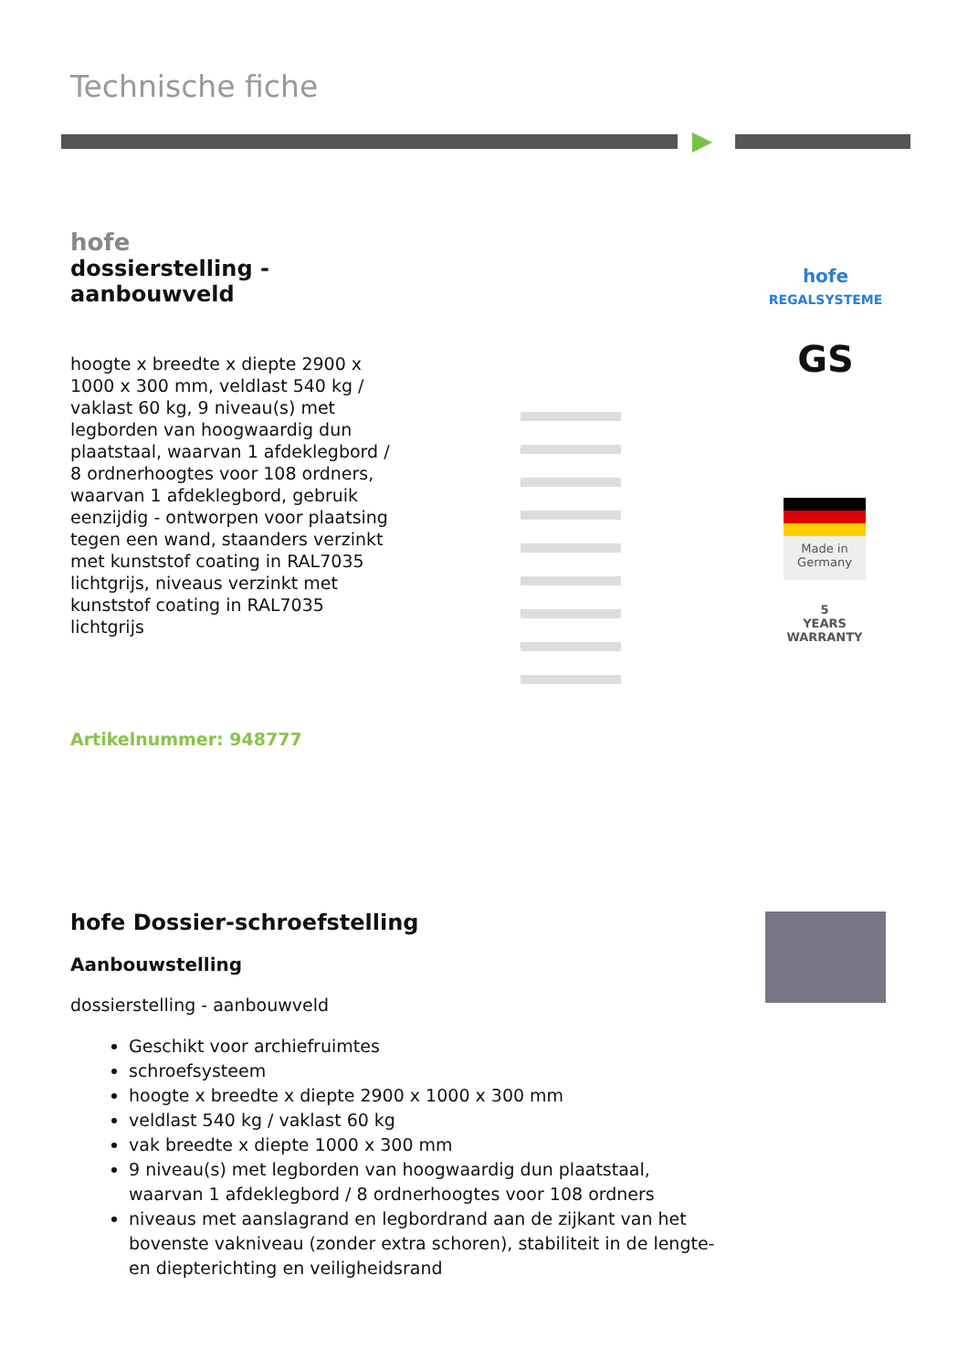Technische fiche
hofe
dossierstelling -
aanbouwveld
hoogte x breedte x diepte 2900 x 1000 x 300 mm, veldlast 540 kg / vaklast 60 kg, 9 niveau(s) met legborden van hoogwaardig dun plaatstaal, waarvan 1 afdeklegbord / 8 ordnerhoogtes voor 108 ordners, waarvan 1 afdeklegbord, gebruik eenzijdig - ontworpen voor plaatsing tegen een wand, staanders verzinkt met kunststof coating in RAL7035 lichtgrijs, niveaus verzinkt met kunststof coating in RAL7035 lichtgrijs
Artikelnummer: 948777
hofe
REGALSYSTEME
GS
Made in Germany
5
YEARS
WARRANTY
hofe Dossier-schroefstelling
Aanbouwstelling
dossierstelling - aanbouwveld
Geschikt voor archiefruimtes
schroefsysteem
hoogte x breedte x diepte 2900 x 1000 x 300 mm
veldlast 540 kg / vaklast 60 kg
vak breedte x diepte 1000 x 300 mm
9 niveau(s) met legborden van hoogwaardig dun plaatstaal, waarvan 1 afdeklegbord / 8 ordnerhoogtes voor 108 ordners
niveaus met aanslagrand en legbordrand aan de zijkant van het bovenste vakniveau (zonder extra schoren), stabiliteit in de lengte- en diepterichting en veiligheidsrand